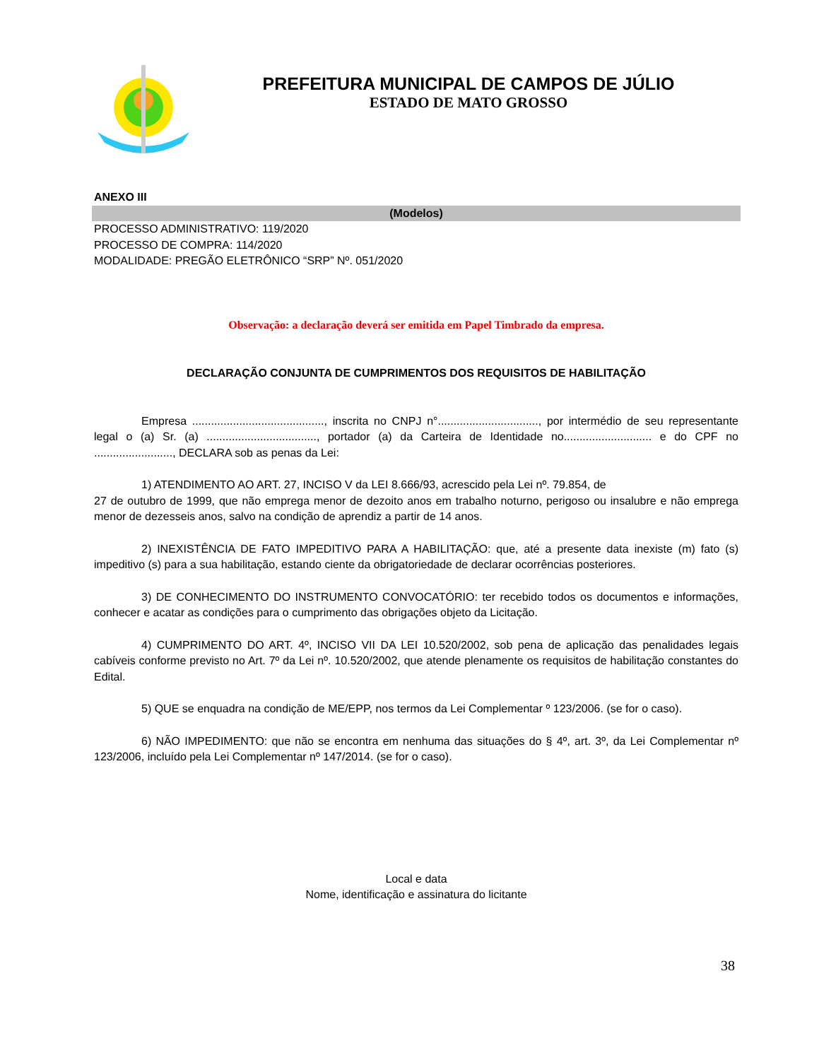PREFEITURA MUNICIPAL DE CAMPOS DE JÚLIO
ESTADO DE MATO GROSSO
ANEXO III
(Modelos)
PROCESSO ADMINISTRATIVO: 119/2020
PROCESSO DE COMPRA: 114/2020
MODALIDADE: PREGÃO ELETRÔNICO “SRP” Nº. 051/2020
Observação: a declaração deverá ser emitida em Papel Timbrado da empresa.
DECLARAÇÃO CONJUNTA DE CUMPRIMENTOS DOS REQUISITOS DE HABILITAÇÃO
Empresa .........................................., inscrita no CNPJ n°................................, por intermédio de seu representante legal o (a) Sr. (a) ..................................., portador (a) da Carteira de Identidade no............................ e do CPF no ........................., DECLARA sob as penas da Lei:
1) ATENDIMENTO AO ART. 27, INCISO V da LEI 8.666/93, acrescido pela Lei nº. 79.854, de
27 de outubro de 1999, que não emprega menor de dezoito anos em trabalho noturno, perigoso ou insalubre e não emprega menor de dezesseis anos, salvo na condição de aprendiz a partir de 14 anos.
2) INEXISTÊNCIA DE FATO IMPEDITIVO PARA A HABILITAÇÃO: que, até a presente data inexiste (m) fato (s) impeditivo (s) para a sua habilitação, estando ciente da obrigatoriedade de declarar ocorrências posteriores.
3) DE CONHECIMENTO DO INSTRUMENTO CONVOCATÓRIO: ter recebido todos os documentos e informações, conhecer e acatar as condições para o cumprimento das obrigações objeto da Licitação.
4) CUMPRIMENTO DO ART. 4º, INCISO VII DA LEI 10.520/2002, sob pena de aplicação das penalidades legais cabíveis conforme previsto no Art. 7º da Lei nº. 10.520/2002, que atende plenamente os requisitos de habilitação constantes do Edital.
5) QUE se enquadra na condição de ME/EPP, nos termos da Lei Complementar º 123/2006. (se for o caso).
6) NÃO IMPEDIMENTO: que não se encontra em nenhuma das situações do § 4º, art. 3º, da Lei Complementar nº 123/2006, incluído pela Lei Complementar nº 147/2014. (se for o caso).
Local e data
Nome, identificação e assinatura do licitante
38